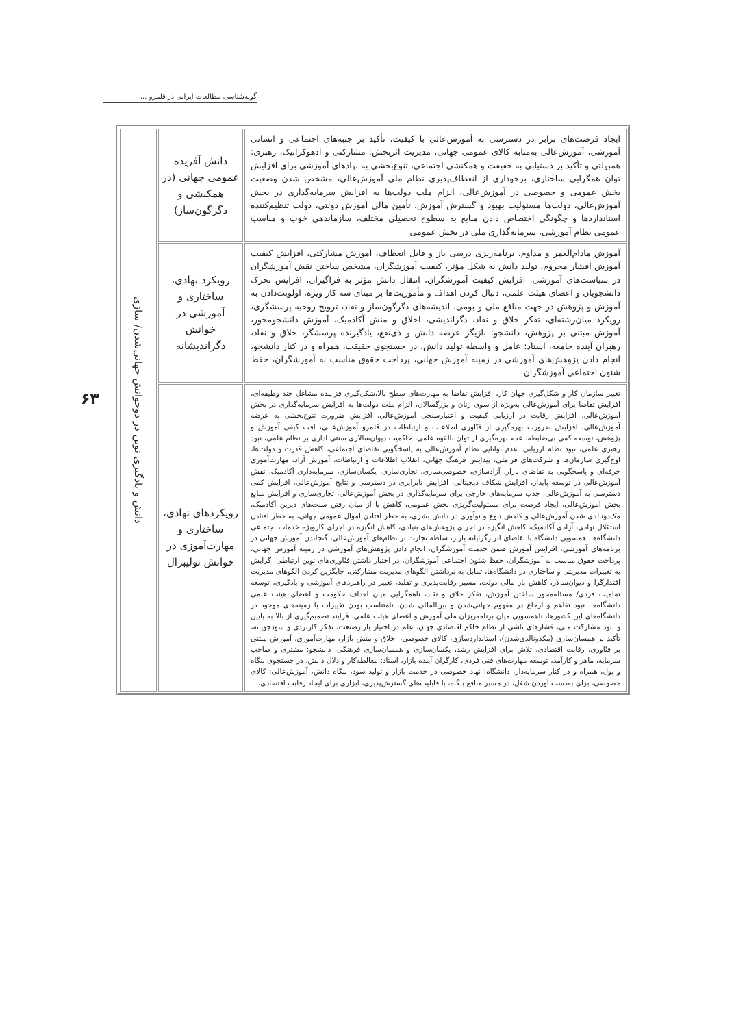گونه‌شناسی مطالعات ایرانی در قلمرو ...
۶۳
| ایجاد فرصت‌های برابر در دسترسی به آموزش‌عالی با کیفیت، تأکید بر جنبه‌های اجتماعی و انسانی آموزشی، آموزش‌عالی به‌مثابه کالای عمومی جهانی، مدیریت اثربخش: مشارکتی و ادهوکراتیک، رهبری: همبولتی و تأکید بر دستیابی به حقیقت و همکنشی اجتماعی، تنوع‌بخشی به نهادهای آموزشی برای افزایش توان همگرایی ساختاری، برخوداری از انعطاف‌پذیری نظام ملی آموزش‌عالی، مشخص شدن وضعیت بخش عمومی و خصوصی در آموزش‌عالی، الزام ملت دولت‌ها به افزایش سرمایه‌گذاری در بخش آموزش‌عالی، دولت‌ها مسئولیت بهبود و گسترش آموزش، تأمین مالی آموزش دولتی، دولت تنظیم‌کننده استانداردها و چگونگی اختصاص دادن منابع به سطوح تحصیلی مختلف، سازماندهی خوب و مناسب عمومی نظام آموزشی، سرمایه‌گذاری ملی در بخش عمومی | دانش آفریده عمومی جهانی (در همکنشی و دگرگون‌ساز) | دانش و یادگیری نوین در دوخوانش جهانی‌شدن/ سازی |
| آموزش مادام‌العمر و مداوم، برنامه‌ریزی درسی باز و قابل انعطاف، آموزش مشارکتی، افزایش کیفیت آموزش اقشار محروم، تولید دانش به شکل مؤثر، کیفیت آموزشگران، مشخص ساختن نقش آموزشگران در سیاست‌های آموزشی، افزایش کیفیت آموزشگران، انتقال دانش مؤثر به فراگیران، افزایش تحرک دانشجویان و اعضای هیئت علمی، دنبال کردن اهداف و مأموریت‌ها بر مبنای سه کار ویژه، اولویت‌دادن به آموزش و پژوهش در جهت منافع ملی و بومی، اندیشه‌های دگرگون‌ساز و نقاد، ترویج روحیه پرسشگری، رویکرد میان‌رشته‌ای، تفکر خلاق و نقاد، دگراندیشی، اخلاق و منش آکادمیک، آموزش دانشجومحور، آموزش مبتنی بر پژوهش، دانشجو: بازیگر عرصه دانش و ذی‌نفع، یادگیرنده پرسشگر، خلاق و نقاد، رهبران آینده جامعه، استاد: عامل و واسطه تولید دانش، در جستجوی حقیقت، همراه و در کنار دانشجو، انجام دادن پژوهش‌های آموزشی در زمینه آموزش جهانی، پرداخت حقوق مناسب به آموزشگران، حفظ شئون اجتماعی آموزشگران | رویکرد نهادی، ساختاری و آموزشی در خوانش دگراندیشانه | |
| تغییر سازمان کار و شکل‌گیری جهان کار، افزایش تقاضا به مهارت‌های سطح بالا،شکل‌گیری فزاینده مشاغل چند وظیفه‌ای، افزایش تقاضا برای آموزش‌عالی به‌ویژه از سوی زنان و بزرگسالان، الزام ملت دولت‌ها به افزایش سرمایه‌گذاری در بخش آموزش‌عالی، افزایش رقابت در ارزیابی کیفیت و اعتبارسنجی آموزش‌عالی، افزایش ضرورت تنوع‌بخشی به عرضه آموزش‌عالی، افزایش ضرورت بهره‌گیری از فنّاوری اطلاعات و ارتباطات در قلمرو آموزش‌عالی، افت کیفی آموزش و پژوهش، توسعه کمی بی‌ضابطه، عدم بهره‌گیری از توان بالقوه علمی، حاکمیت دیوان‌سالاری سنتی اداری بر نظام علمی، نبود رهبری علمی، نبود نظام ارزیابی، عدم توانایی نظام آموزش‌عالی به پاسخگویی تقاضای اجتماعی، کاهش قدرت و دولت‌ها، اوج‌گیری سازمان‌ها و شرکت‌های فراملی، پیدایش فرهنگ جهانی، انقلاب اطلاعات و ارتباطات، آموزش آزاد، مهارت‌آموزی حرفه‌ای و پاسخگویی به تقاضای بازار، آزادسازی، خصوصی‌سازی، تجاری‌سازی، یکسان‌سازی، سرمایه‌داری آکادمیک، نقش آموزش‌عالی در توسعه پایدار، افزایش شکاف دیجیتالی، افزایش نابرابری در دسترسی و نتایج آموزش‌عالی، افزایش کمی دسترسی به آموزش‌عالی، جذب سرمایه‌های خارجی برای سرمایه‌گذاری در بخش آموزش‌عالی، تجاری‌سازی و افزایش منابع بخش آموزش‌عالی، ایجاد فرصت برای مسئولیت‌گریزی بخش عمومی، کاهش یا از میان رفتن سنت‌های دیرین آکادمیک، مک‌دونالدی شدن آموزش‌عالی و کاهش تنوع و نوآوری در دانش بشری، به خطر افتادن اموال عمومی جهانی، به خطر افتادن استقلال نهادی، آزادی آکادمیک، کاهش انگیزه در اجرای پژوهش‌های بنیادی، کاهش انگیزه در اجرای کارویژه خدمات اجتماعی دانشگاه‌ها، همسویی دانشگاه با تقاضای ابزارگرایانه بازار، سلطه تجارت بر نظام‌های آموزش‌عالی، گنجاندن آموزش جهانی در برنامه‌های آموزشی، افزایش آموزش ضمن خدمت آموزشگران، انجام دادن پژوهش‌های آموزشی در زمینه آموزش جهانی، پرداخت حقوق مناسب به آموزشگران، حفظ شئون اجتماعی آموزشگران، در اختیار داشتن فنّاوری‌های نوین ارتباطی، گرایش به تغییرات مدیریتی و ساختاری در دانشگاه‌ها، تمایل به برداشتن الگوهای مدیریت مشارکتی، جایگزین کردن الگوهای مدیریت اقتدارگرا و دیوان‌سالار، کاهش بار مالی دولت، مسیر رقابت‌پذیری و تقلید، تغییر در راهبردهای آموزشی و یادگیری، توسعه تمامیت فردی/ مسئله‌محور ساختن آموزش، تفکر خلاق و نقاد، ناهمگرایی میان اهداف حکومت و اعضای هیئت علمی دانشگاه‌ها، نبود تفاهم و ارجاع در مفهوم جهانی‌شدن و بین‌المللی شدن، نامتناسب بودن تغییرات با زمینه‌های موجود در دانشگاه‌های این کشورها، ناهمسویی میان برنامه‌ریزان ملی آموزش و اعضای هیئت علمی، فرایند تصمیم‌گیری از بالا به پایین و نبود مشارکت ملی، فشارهای ناشی از نظام حاکم اقتصادی جهان، علم در اختیار بازارصنعت، تفکر کاربردی و سودجویانه، تأکید بر همسان‌سازی (مکدونالدی‌شدن)، استانداردسازی، کالای خصوصی، اخلاق و منش بازار، مهارت‌آموزی، آموزش مبتنی بر فنّاوری، رقابت اقتصادی، تلاش برای افزایش رشد، یکسان‌سازی و همسان‌سازی فرهنگی، دانشجو: مشتری و صاحب سرمایه، ماهر و کارآمد، توسعه مهارت‌های فنی فردی، کارگران آینده بازار، استاد: مغالطه‌کار و دلال دانش، در جستجوی بنگاه و پول، همراه و در کنار سرمایه‌دار، دانشگاه: نهاد خصوصی در خدمت بازار و تولید سود، بنگاه دانش، آموزش‌عالی: کالای خصوصی، برای به‌دست آوردن شغل، در مسیر منافع بنگاه، با قابلیت‌های گسترش‌پذیری، ابزاری برای ایجاد رقابت اقتصادی، | رویکردهای نهادی، ساختاری و مهارت‌آموزی در خوانش نولیبرال | |